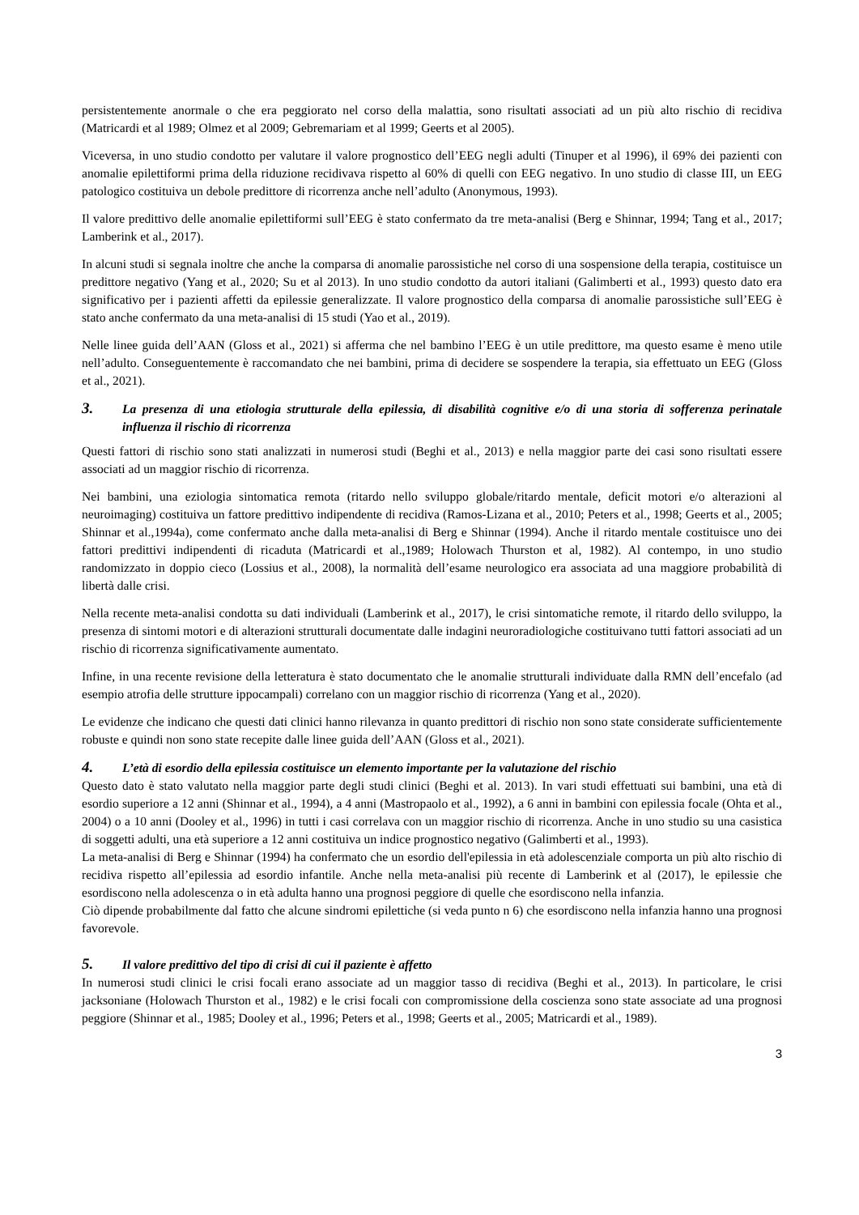persistentemente anormale o che era peggiorato nel corso della malattia, sono risultati associati ad un più alto rischio di recidiva (Matricardi et al 1989; Olmez et al 2009; Gebremariam et al 1999; Geerts et al 2005).
Viceversa, in uno studio condotto per valutare il valore prognostico dell’EEG negli adulti (Tinuper et al 1996), il 69% dei pazienti con anomalie epilettiformi prima della riduzione recidivava rispetto al 60% di quelli con EEG negativo. In uno studio di classe III, un EEG patologico costituiva un debole predittore di ricorrenza anche nell’adulto (Anonymous, 1993).
Il valore predittivo delle anomalie epilettiformi sull’EEG è stato confermato da tre meta-analisi (Berg e Shinnar, 1994; Tang et al., 2017; Lamberink et al., 2017).
In alcuni studi si segnala inoltre che anche la comparsa di anomalie parossistiche nel corso di una sospensione della terapia, costituisce un predittore negativo (Yang et al., 2020; Su et al 2013). In uno studio condotto da autori italiani (Galimberti et al., 1993) questo dato era significativo per i pazienti affetti da epilessie generalizzate. Il valore prognostico della comparsa di anomalie parossistiche sull’EEG è stato anche confermato da una meta-analisi di 15 studi (Yao et al., 2019).
Nelle linee guida dell’AAN (Gloss et al., 2021) si afferma che nel bambino l’EEG è un utile predittore, ma questo esame è meno utile nell’adulto. Conseguentemente è raccomandato che nei bambini, prima di decidere se sospendere la terapia, sia effettuato un EEG (Gloss et al., 2021).
3. La presenza di una etiologia strutturale della epilessia, di disabilità cognitive e/o di una storia di sofferenza perinatale influenza il rischio di ricorrenza
Questi fattori di rischio sono stati analizzati in numerosi studi (Beghi et al., 2013) e nella maggior parte dei casi sono risultati essere associati ad un maggior rischio di ricorrenza.
Nei bambini, una eziologia sintomatica remota (ritardo nello sviluppo globale/ritardo mentale, deficit motori e/o alterazioni al neuroimaging) costituiva un fattore predittivo indipendente di recidiva (Ramos-Lizana et al., 2010; Peters et al., 1998; Geerts et al., 2005; Shinnar et al.,1994a), come confermato anche dalla meta-analisi di Berg e Shinnar (1994). Anche il ritardo mentale costituisce uno dei fattori predittivi indipendenti di ricaduta (Matricardi et al.,1989; Holowach Thurston et al, 1982). Al contempo, in uno studio randomizzato in doppio cieco (Lossius et al., 2008), la normalità dell’esame neurologico era associata ad una maggiore probabilità di libertà dalle crisi.
Nella recente meta-analisi condotta su dati individuali (Lamberink et al., 2017), le crisi sintomatiche remote, il ritardo dello sviluppo, la presenza di sintomi motori e di alterazioni strutturali documentate dalle indagini neuroradiologiche costituivano tutti fattori associati ad un rischio di ricorrenza significativamente aumentato.
Infine, in una recente revisione della letteratura è stato documentato che le anomalie strutturali individuate dalla RMN dell’encefalo (ad esempio atrofia delle strutture ippocampali) correlano con un maggior rischio di ricorrenza (Yang et al., 2020).
Le evidenze che indicano che questi dati clinici hanno rilevanza in quanto predittori di rischio non sono state considerate sufficientemente robuste e quindi non sono state recepite dalle linee guida dell’AAN (Gloss et al., 2021).
4. L’età di esordio della epilessia costituisce un elemento importante per la valutazione del rischio
Questo dato è stato valutato nella maggior parte degli studi clinici (Beghi et al. 2013). In vari studi effettuati sui bambini, una età di esordio superiore a 12 anni (Shinnar et al., 1994), a 4 anni (Mastropaolo et al., 1992), a 6 anni in bambini con epilessia focale (Ohta et al., 2004) o a 10 anni (Dooley et al., 1996) in tutti i casi correlava con un maggior rischio di ricorrenza. Anche in uno studio su una casistica di soggetti adulti, una età superiore a 12 anni costituiva un indice prognostico negativo (Galimberti et al., 1993).
La meta-analisi di Berg e Shinnar (1994) ha confermato che un esordio dell'epilessia in età adolescenziale comporta un più alto rischio di recidiva rispetto all’epilessia ad esordio infantile. Anche nella meta-analisi più recente di Lamberink et al (2017), le epilessie che esordiscono nella adolescenza o in età adulta hanno una prognosi peggiore di quelle che esordiscono nella infanzia.
Ciò dipende probabilmente dal fatto che alcune sindromi epilettiche (si veda punto n 6) che esordiscono nella infanzia hanno una prognosi favorevole.
5. Il valore predittivo del tipo di crisi di cui il paziente è affetto
In numerosi studi clinici le crisi focali erano associate ad un maggior tasso di recidiva (Beghi et al., 2013). In particolare, le crisi jacksoniane (Holowach Thurston et al., 1982) e le crisi focali con compromissione della coscienza sono state associate ad una prognosi peggiore (Shinnar et al., 1985; Dooley et al., 1996; Peters et al., 1998; Geerts et al., 2005; Matricardi et al., 1989).
3